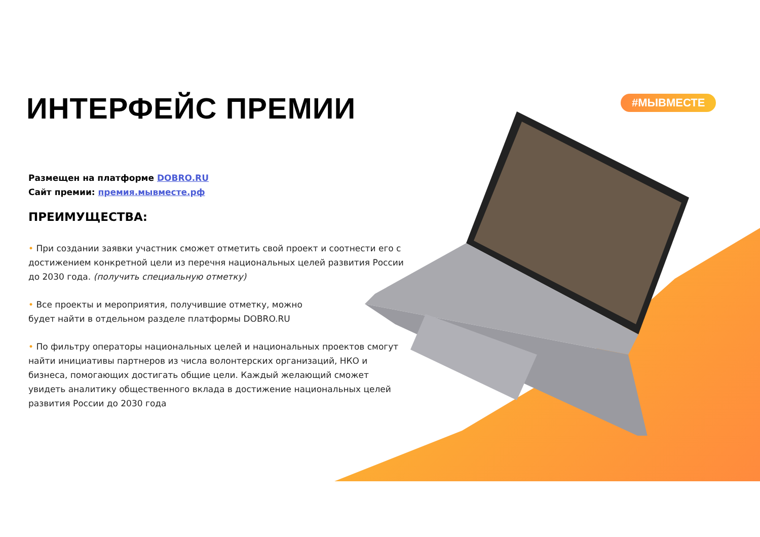#МЫВМЕСТЕ
ИНТЕРФЕЙС ПРЕМИИ
Размещен на платформе DOBRO.RU
Сайт премии: премия.мывместе.рф
ПРЕИМУЩЕСТВА:
• При создании заявки участник сможет отметить свой проект и соотнести его с достижением конкретной цели из перечня национальных целей развития России до 2030 года. (получить специальную отметку)
• Все проекты и мероприятия, получившие отметку, можно
будет найти в отдельном разделе платформы DOBRO.RU
• По фильтру операторы национальных целей и национальных проектов смогут найти инициативы партнеров из числа волонтерских организаций, НКО и бизнеса, помогающих достигать общие цели. Каждый желающий сможет увидеть аналитику общественного вклада в достижение национальных целей развития России до 2030 года